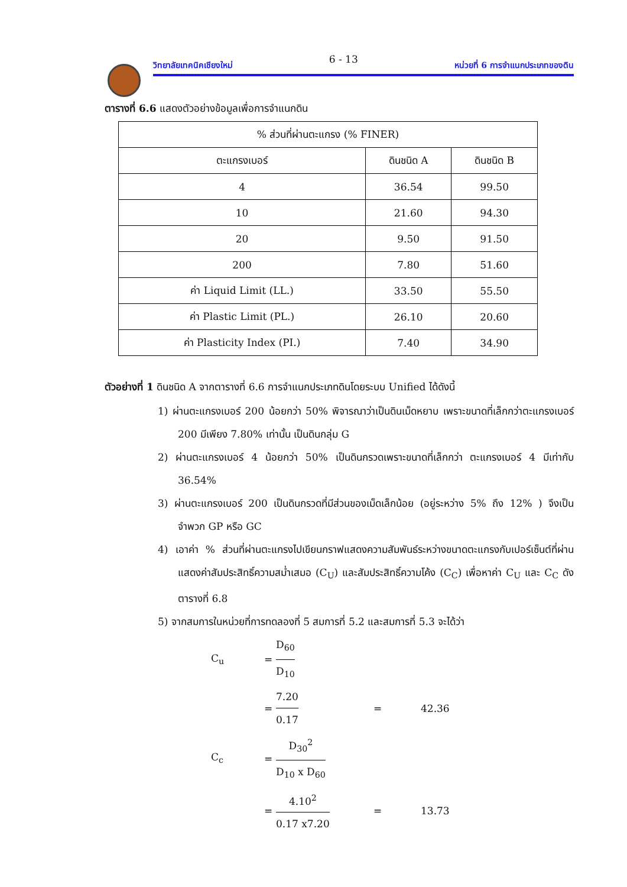วิทยาลัยเทคนิคเชียงใหม่ 6 - 13 หน่วยที่ 6 การจำแนกประเภทของดิน
ตารางที่ 6.6 แสดงตัวอย่างข้อมูลเพื่อการจำแนกดิน
| % ส่วนที่ผ่านตะแกรง (% FINER) | | |
| ตะแกรงเบอร์ | ดินชนิด A | ดินชนิด B |
| 4 | 36.54 | 99.50 |
| 10 | 21.60 | 94.30 |
| 20 | 9.50 | 91.50 |
| 200 | 7.80 | 51.60 |
| ค่า Liquid Limit (LL.) | 33.50 | 55.50 |
| ค่า Plastic Limit (PL.) | 26.10 | 20.60 |
| ค่า Plasticity Index (PI.) | 7.40 | 34.90 |
ตัวอย่างที่ 1 ดินชนิด A จากตารางที่ 6.6 การจำแนกประเภทดินโดยระบบ Unified ได้ดังนี้
1) ผ่านตะแกรงเบอร์ 200 น้อยกว่า 50% พิจารณาว่าเป็นดินเม็ดหยาบ เพราะขนาดที่เล็กกว่าตะแกรงเบอร์ 200 มีเพียง 7.80% เท่านั้น เป็นดินกลุ่ม G
2) ผ่านตะแกรงเบอร์ 4 น้อยกว่า 50% เป็นดินกรวดเพราะขนาดที่เล็กกว่า ตะแกรงเบอร์ 4 มีเท่ากับ 36.54%
3) ผ่านตะแกรงเบอร์ 200 เป็นดินกรวดที่มีส่วนของเม็ดเล็กน้อย (อยู่ระหว่าง 5% ถึง 12% ) จึงเป็นจำพวก GP หรือ GC
4) เอาค่า % ส่วนที่ผ่านตะแกรงไปเขียนกราฟแสดงความสัมพันธ์ระหว่างขนาดตะแกรงกับเปอร์เซ็นต์ที่ผ่าน แสดงค่าสัมประสิทธิ์ความสม่ำเสมอ (C<sub>U</sub>) และสัมประสิทธิ์ความโค้ง (C<sub>C</sub>) เพื่อหาค่า C<sub>U</sub> และ C<sub>C</sub> ดังตารางที่ 6.8
5) จากสมการในหน่วยที่การทดลองที่ 5 สมการที่ 5.2 และสมการที่ 5.3 จะได้ว่า
C<sub>u</sub> = D<sub>60</sub> D<sub>10</sub>
= 7.20 0.17 = 42.36
C<sub>c</sub> = D<sub>30</sub><sup>2</sup> D<sub>10</sub> x D<sub>60</sub>
= 4.10<sup>2</sup> 0.17 x7.20 = 13.73